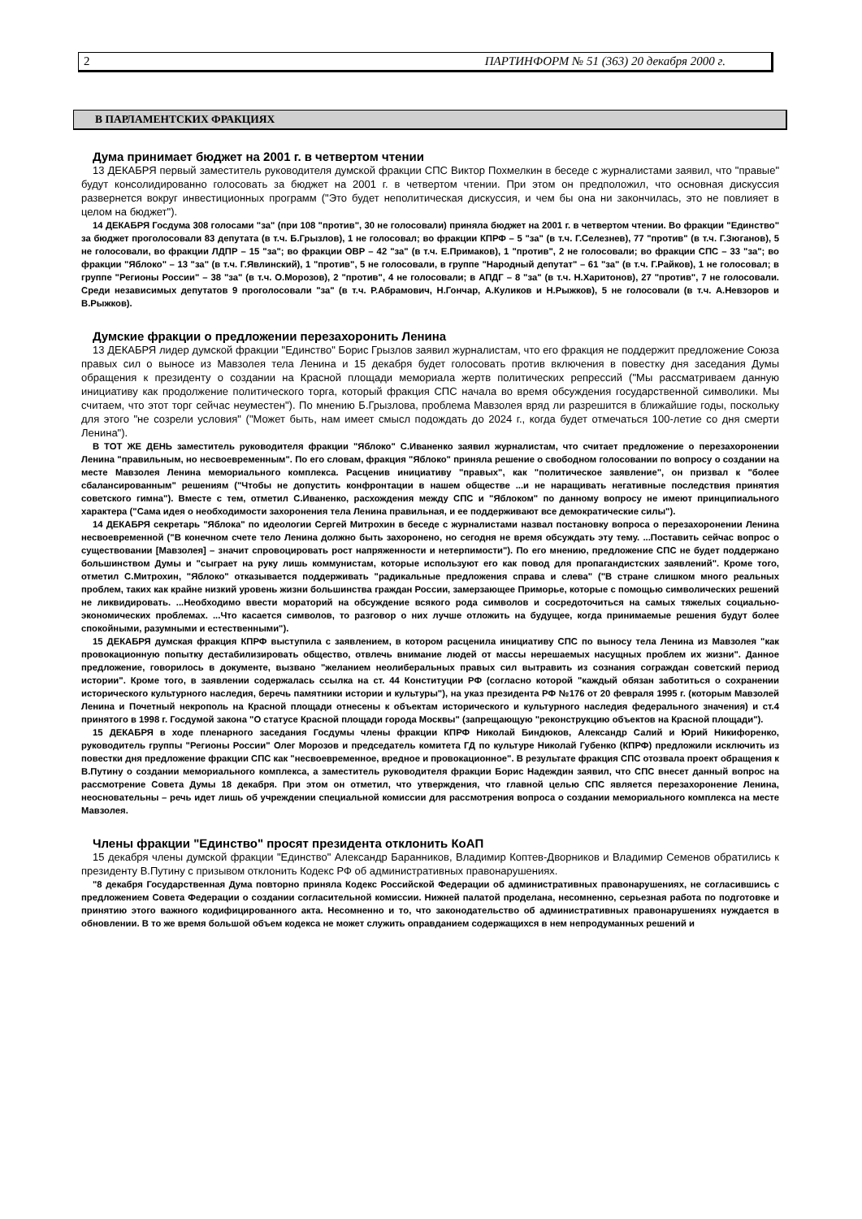2 ПАРТИНФОРМ № 51 (363) 20 декабря 2000 г.
В ПАРЛАМЕНТСКИХ ФРАКЦИЯХ
Дума принимает бюджет на 2001 г. в четвертом чтении
13 ДЕКАБРЯ первый заместитель руководителя думской фракции СПС Виктор Похмелкин в беседе с журналистами заявил, что "правые" будут консолидированно голосовать за бюджет на 2001 г. в четвертом чтении. При этом он предположил, что основная дискуссия развернется вокруг инвестиционных программ ("Это будет неполитическая дискуссия, и чем бы она ни закончилась, это не повлияет в целом на бюджет").
14 ДЕКАБРЯ Госдума 308 голосами "за" (при 108 "против", 30 не голосовали) приняла бюджет на 2001 г. в четвертом чтении. Во фракции "Единство" за бюджет проголосовали 83 депутата (в т.ч. Б.Грызлов), 1 не голосовал; во фракции КПРФ – 5 "за" (в т.ч. Г.Селезнев), 77 "против" (в т.ч. Г.Зюганов), 5 не голосовали, во фракции ЛДПР – 15 "за"; во фракции ОВР – 42 "за" (в т.ч. Е.Примаков), 1 "против", 2 не голосовали; во фракции СПС – 33 "за"; во фракции "Яблоко" – 13 "за" (в т.ч. Г.Явлинский), 1 "против", 5 не голосовали, в группе "Народный депутат" – 61 "за" (в т.ч. Г.Райков), 1 не голосовал; в группе "Регионы России" – 38 "за" (в т.ч. О.Морозов), 2 "против", 4 не голосовали; в АПДГ – 8 "за" (в т.ч. Н.Харитонов), 27 "против", 7 не голосовали. Среди независимых депутатов 9 проголосовали "за" (в т.ч. Р.Абрамович, Н.Гончар, А.Куликов и Н.Рыжков), 5 не голосовали (в т.ч. А.Невзоров и В.Рыжков).
Думские фракции о предложении перезахоронить Ленина
13 ДЕКАБРЯ лидер думской фракции "Единство" Борис Грызлов заявил журналистам, что его фракция не поддержит предложение Союза правых сил о выносе из Мавзолея тела Ленина и 15 декабря будет голосовать против включения в повестку дня заседания Думы обращения к президенту о создании на Красной площади мемориала жертв политических репрессий ("Мы рассматриваем данную инициативу как продолжение политического торга, который фракция СПС начала во время обсуждения государственной символики. Мы считаем, что этот торг сейчас неуместен"). По мнению Б.Грызлова, проблема Мавзолея вряд ли разрешится в ближайшие годы, поскольку для этого "не созрели условия" ("Может быть, нам имеет смысл подождать до 2024 г., когда будет отмечаться 100-летие со дня смерти Ленина").
В ТОТ ЖЕ ДЕНЬ заместитель руководителя фракции "Яблоко" С.Иваненко заявил журналистам, что считает предложение о перезахоронении Ленина "правильным, но несвоевременным". По его словам, фракция "Яблоко" приняла решение о свободном голосовании по вопросу о создании на месте Мавзолея Ленина мемориального комплекса. Расценив инициативу "правых", как "политическое заявление", он призвал к "более сбалансированным" решениям ("Чтобы не допустить конфронтации в нашем обществе ...и не наращивать негативные последствия принятия советского гимна"). Вместе с тем, отметил С.Иваненко, расхождения между СПС и "Яблоком" по данному вопросу не имеют принципиального характера ("Сама идея о необходимости захоронения тела Ленина правильная, и ее поддерживают все демократические силы").
14 ДЕКАБРЯ секретарь "Яблока" по идеологии Сергей Митрохин в беседе с журналистами назвал постановку вопроса о перезахоронении Ленина несвоевременной ("В конечном счете тело Ленина должно быть захоронено, но сегодня не время обсуждать эту тему. ...Поставить сейчас вопрос о существовании [Мавзолея] – значит спровоцировать рост напряженности и нетерпимости"). По его мнению, предложение СПС не будет поддержано большинством Думы и "сыграет на руку лишь коммунистам, которые используют его как повод для пропагандистских заявлений". Кроме того, отметил С.Митрохин, "Яблоко" отказывается поддерживать "радикальные предложения справа и слева" ("В стране слишком много реальных проблем, таких как крайне низкий уровень жизни большинства граждан России, замерзающее Приморье, которые с помощью символических решений не ликвидировать. ...Необходимо ввести мораторий на обсуждение всякого рода символов и сосредоточиться на самых тяжелых социально-экономических проблемах. ...Что касается символов, то разговор о них лучше отложить на будущее, когда принимаемые решения будут более спокойными, разумными и естественными").
15 ДЕКАБРЯ думская фракция КПРФ выступила с заявлением, в котором расценила инициативу СПС по выносу тела Ленина из Мавзолея "как провокационную попытку дестабилизировать общество, отвлечь внимание людей от массы нерешаемых насущных проблем их жизни". Данное предложение, говорилось в документе, вызвано "желанием неолиберальных правых сил вытравить из сознания сограждан советский период истории". Кроме того, в заявлении содержалась ссылка на ст. 44 Конституции РФ (согласно которой "каждый обязан заботиться о сохранении исторического культурного наследия, беречь памятники истории и культуры"), на указ президента РФ №176 от 20 февраля 1995 г. (которым Мавзолей Ленина и Почетный некрополь на Красной площади отнесены к объектам исторического и культурного наследия федерального значения) и ст.4 принятого в 1998 г. Госдумой закона "О статусе Красной площади города Москвы" (запрещающую "реконструкцию объектов на Красной площади").
15 ДЕКАБРЯ в ходе пленарного заседания Госдумы члены фракции КПРФ Николай Биндюков, Александр Салий и Юрий Никифоренко, руководитель группы "Регионы России" Олег Морозов и председатель комитета ГД по культуре Николай Губенко (КПРФ) предложили исключить из повестки дня предложение фракции СПС как "несвоевременное, вредное и провокационное". В результате фракция СПС отозвала проект обращения к В.Путину о создании мемориального комплекса, а заместитель руководителя фракции Борис Надеждин заявил, что СПС внесет данный вопрос на рассмотрение Совета Думы 18 декабря. При этом он отметил, что утверждения, что главной целью СПС является перезахоронение Ленина, неосновательны – речь идет лишь об учреждении специальной комиссии для рассмотрения вопроса о создании мемориального комплекса на месте Мавзолея.
Члены фракции "Единство" просят президента отклонить КоАП
15 декабря члены думской фракции "Единство" Александр Баранников, Владимир Коптев-Дворников и Владимир Семенов обратились к президенту В.Путину с призывом отклонить Кодекс РФ об административных правонарушениях.
"8 декабря Государственная Дума повторно приняла Кодекс Российской Федерации об административных правонарушениях, не согласившись с предложением Совета Федерации о создании согласительной комиссии. Нижней палатой проделана, несомненно, серьезная работа по подготовке и принятию этого важного кодифицированного акта. Несомненно и то, что законодательство об административных правонарушениях нуждается в обновлении. В то же время большой объем кодекса не может служить оправданием содержащихся в нем непродуманных решений и